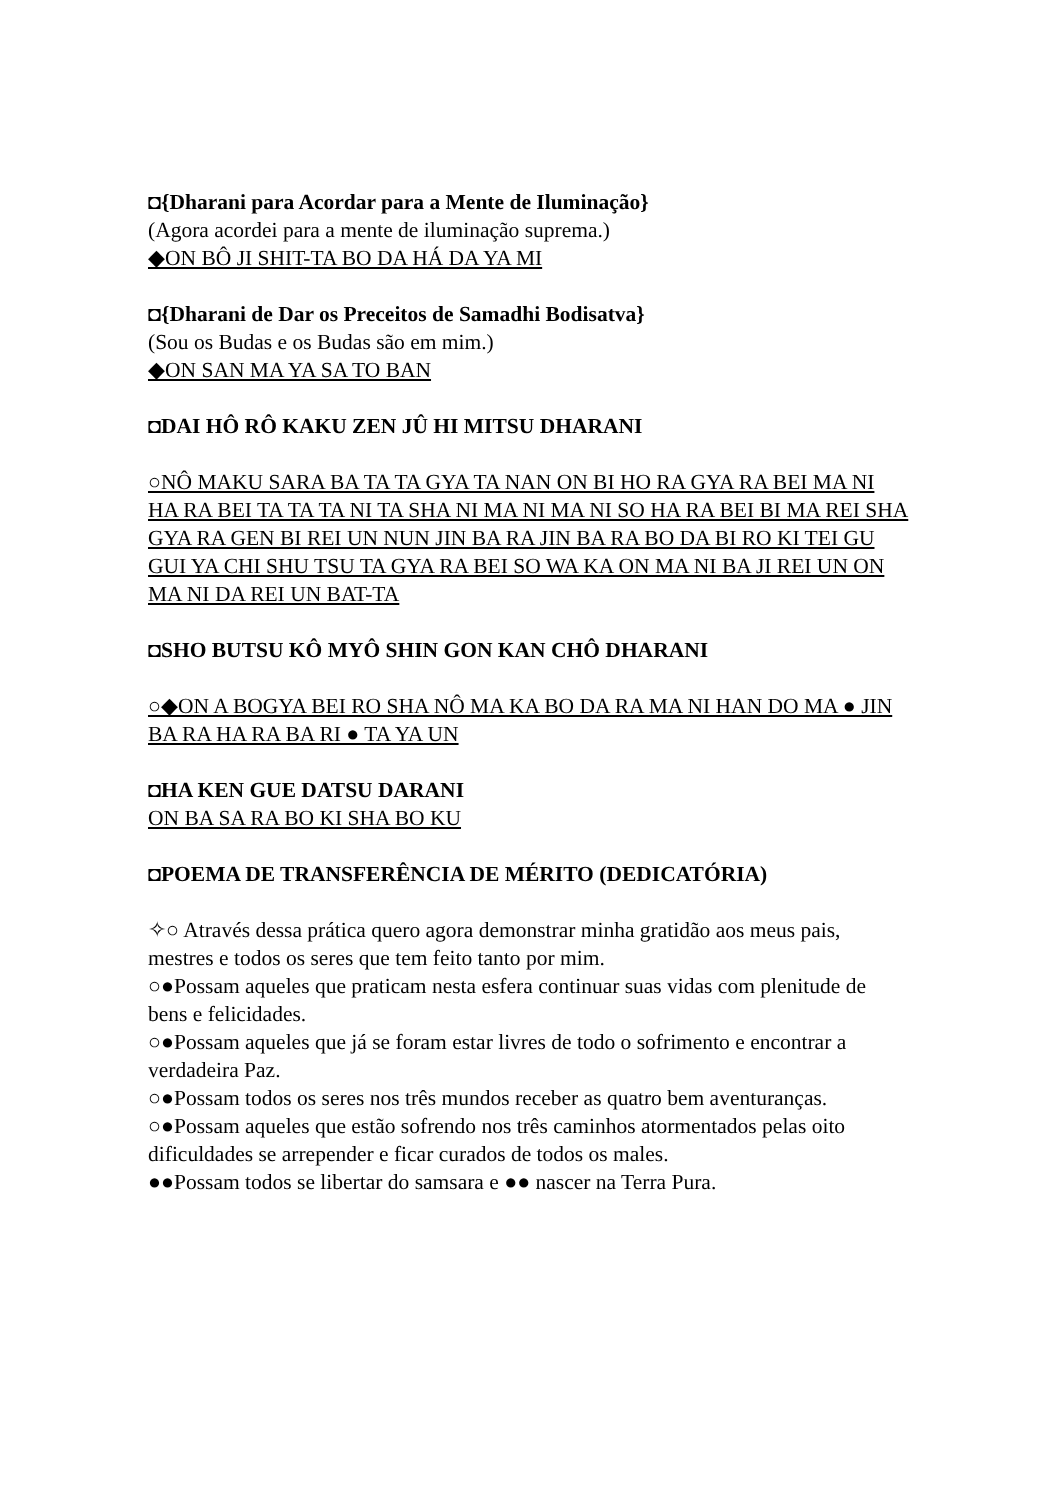◘{Dharani para Acordar para a Mente de Iluminação}
(Agora acordei para a mente de iluminação suprema.)
◆ON BÔ JI SHIT-TA BO DA HÁ DA YA MI
◘{Dharani de Dar os Preceitos de Samadhi Bodisatva}
(Sou os Budas e os Budas são em mim.)
◆ON SAN MA YA SA TO BAN
◘DAI HÔ RÔ KAKU ZEN JÛ HI MITSU DHARANI
○NÔ MAKU SARA BA TA TA GYA TA NAN ON BI HO RA GYA RA BEI MA NI HA RA BEI TA TA TA NI TA SHA NI MA NI MA NI SO HA RA BEI BI MA REI SHA GYA RA GEN BI REI UN NUN JIN BA RA JIN BA RA BO DA BI RO KI TEI GU GUI YA CHI SHU TSU TA GYA RA BEI SO WA KA ON MA NI BA JI REI UN ON MA NI DA REI UN BAT-TA
◘SHO BUTSU KÔ MYÔ SHIN GON KAN CHÔ DHARANI
○◆ON A BOGYA BEI RO SHA NÔ MA KA BO DA RA MA NI HAN DO MA ● JIN BA RA HA RA BA RI ● TA YA UN
◘HA KEN GUE DATSU DARANI
ON BA SA RA BO KI SHA BO KU
◘POEMA DE TRANSFERÊNCIA DE MÉRITO (DEDICATÓRIA)
✧○ Através dessa prática quero agora demonstrar minha gratidão aos meus pais, mestres e todos os seres que tem feito tanto por mim.
○●Possam aqueles que praticam nesta esfera continuar suas vidas com plenitude de bens e felicidades.
○●Possam aqueles que já se foram estar livres de todo o sofrimento e encontrar a verdadeira Paz.
○●Possam todos os seres nos três mundos receber as quatro bem aventuranças.
○●Possam aqueles que estão sofrendo nos três caminhos atormentados pelas oito dificuldades se arrepender e ficar curados de todos os males.
●●Possam todos se libertar do samsara e ●● nascer na Terra Pura.